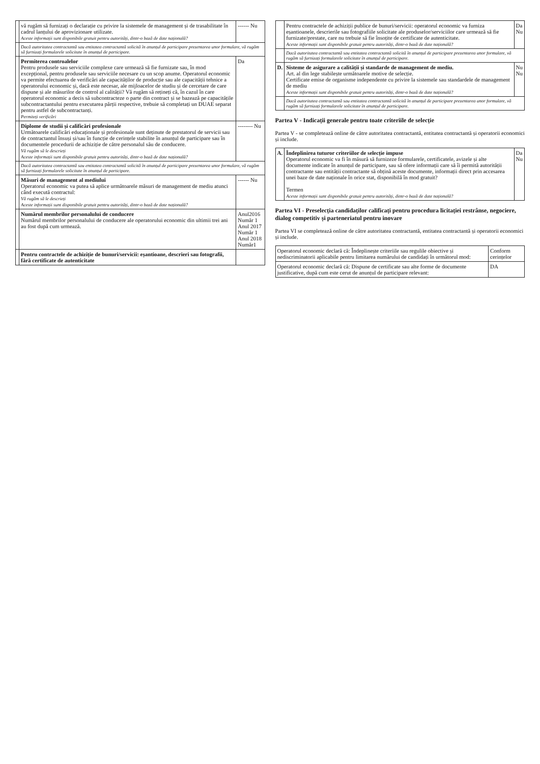| | vă rugăm să furnizați o declarație cu privire la sistemele de management și de trasabilitate în cadrul lanțului de aprovizionare utilizate. Aceste informații sunt disponibile gratuit pentru autorități, dintr-o bază de date națională? | ------ Nu |
| | Dacă autoritatea contractantă sau entitatea contractantă solicită în anunțul de participare prezentarea unor formulare, vă rugăm să furnizați formularele solicitate în anunțul de participare. | |
| | Permiterea controalelor Pentru produsele sau serviciile complexe care urmează să fie furnizate sau, în mod excepțional, pentru produsele sau serviciile necesare cu un scop anume. Operatorul economic va permite efectuarea de verificări ale capacităților de producție sau ale capacității tehnice a operatorului economic și, dacă este necesar, ale mijloacelor de studiu și de cercetare de care dispune și ale măsurilor de control al calității? Vă rugăm să rețineți că, în cazul în care operatorul economic a decis să subcontracteze o parte din contract și se bazează pe capacitățile subcontractantului pentru executarea părții respective, trebuie să completați un DUAE separat pentru astfel de subcontractanți. Permiteți verificări | Da |
| | Diplome de studii și calificări profesionale Următoarele calificări educaționale și profesionale sunt deținute de prestatorul de servicii sau de contractantul însuși și/sau în funcție de cerințele stabilite în anunțul de participare sau în documentele procedurii de achiziție de către personalul său de conducere. Vă rugăm să le descrieți Aceste informații sunt disponibile gratuit pentru autorități, dintr-o bază de date națională? | -------- Nu |
| | Dacă autoritatea contractantă sau entitatea contractantă solicită în anunțul de participare prezentarea unor formulare, vă rugăm să furnizați formularele solicitate în anunțul de participare. | |
| | Măsuri de management al mediului Operatorul economic va putea să aplice următoarele măsuri de management de mediu atunci când execută contractul: Vă rugăm să le descrieți Aceste informații sunt disponibile gratuit pentru autorități, dintr-o bază de date națională? | ------ Nu |
| | Numărul membrilor personalului de conducere Numărul membrilor personalului de conducere ale operatorului economic din ultimii trei ani au fost după cum urmează. | Anul2016 Număr 1 Anul 2017 Număr 1 Anul 2018 Număr1 |
| | Pentru contractele de achiziție de bunuri/servicii: eșantioane, descrieri sau fotografii, fără certificate de autenticitate | |
| | Pentru contractele de achiziții publice de bunuri/servicii: operatorul economic va furniza eșantioanele, descrierile sau fotografiile solicitate ale produselor/serviciilor care urmează să fie furnizate/prestate, care nu trebuie să fie însoțite de certificate de autenticitate. Aceste informații sunt disponibile gratuit pentru autorități, dintr-o bază de date națională? | Da Nu |
| | Dacă autoritatea contractantă sau entitatea contractantă solicită în anunțul de participare prezentarea unor formulare, vă rugăm să furnizați formularele solicitate în anunțul de participare. | |
| D. | Sisteme de asigurare a calității și standarde de management de mediu. Art. al din lege stabilește următoarele motive de selecție. Certificate emise de organisme independente cu privire la sistemele sau standardele de management de mediu Aceste informații sunt disponibile gratuit pentru autorități, dintr-o bază de date națională? | Nu Nu |
| | Dacă autoritatea contractantă sau entitatea contractantă solicită în anunțul de participare prezentarea unor formulare, vă rugăm să furnizați formularele solicitate în anunțul de participare. | |
Partea V - Indicații generale pentru toate criteriile de selecție
Partea V - se completează online de către autoritatea contractantă, entitatea contractantă și operatorii economici și include.
| A. | Îndeplinirea tuturor criteriilor de selecție impuse Operatorul economic va fi în măsură să furnizeze formularele, certificatele, avizele și alte documente indicate în anunțul de participare, sau să ofere informații care să îi permită autorității contractante sau entității contractante să obțină aceste documente, informații direct prin accesarea unei baze de date naționale în orice stat, disponibilă în mod gratuit? Termen Aceste informații sunt disponibile gratuit pentru autorități, dintr-o bază de date națională? | Da Nu |
Partea VI - Preselecția candidaților calificați pentru procedura licitației restrânse, negociere, dialog competitiv și parteneriatul pentru inovare
Partea VI se completează online de către autoritatea contractantă, entitatea contractantă și operatorii economici și include.
| Operatorul economic declară că: Îndeplinește criteriile sau regulile obiective și nediscriminatorii aplicabile pentru limitarea numărului de candidați în următorul mod: | Conform cerințelor |
| Operatorul economic declară că: Dispune de certificate sau alte forme de documente justificative, după cum este cerut de anunțul de participare relevant: | DA |